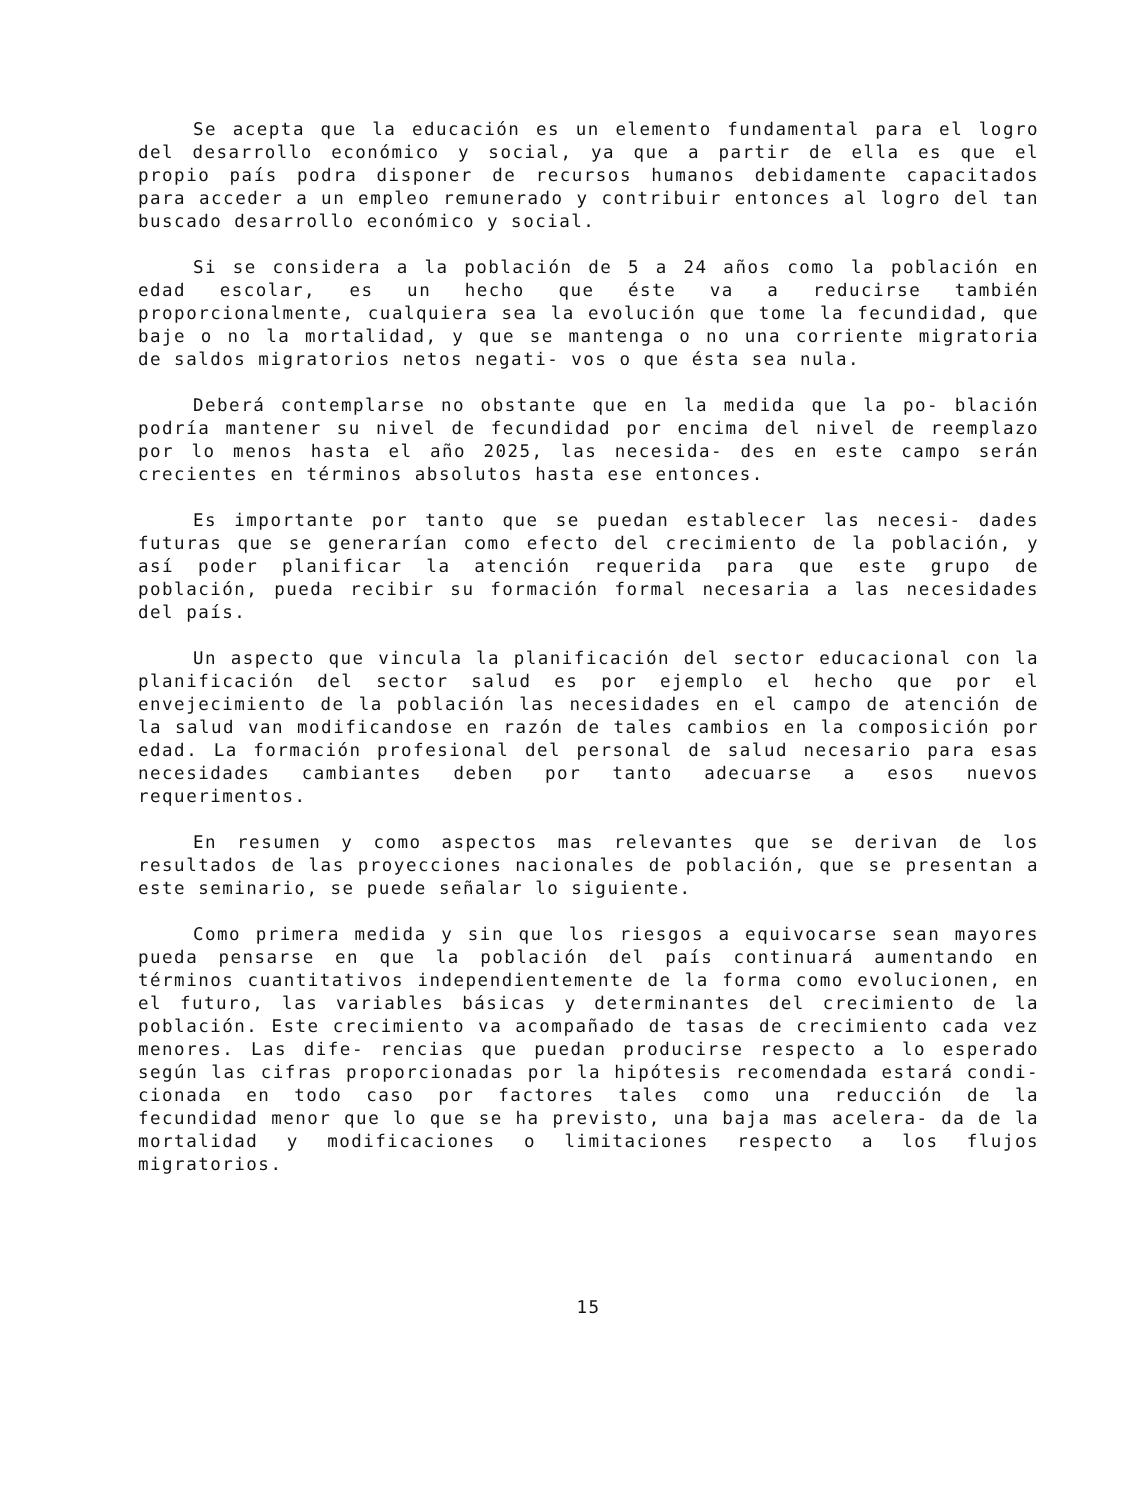Se acepta que la educación es un elemento fundamental para el logro del desarrollo económico y social, ya que a partir de ella es que el propio país podra disponer de recursos humanos debidamente capacitados para acceder a un empleo remunerado y contribuir entonces al logro del tan buscado desarrollo económico y social.
Si se considera a la población de 5 a 24 años como la población en edad escolar, es un hecho que éste va a reducirse también proporcionalmente, cualquiera sea la evolución que tome la fecundidad, que baje o no la mortalidad, y que se mantenga o no una corriente migratoria de saldos migratorios netos negati- vos o que ésta sea nula.
Deberá contemplarse no obstante que en la medida que la po- blación podría mantener su nivel de fecundidad por encima del nivel de reemplazo por lo menos hasta el año 2025, las necesida- des en este campo serán crecientes en términos absolutos hasta ese entonces.
Es importante por tanto que se puedan establecer las necesi- dades futuras que se generarían como efecto del crecimiento de la población, y así poder planificar la atención requerida para que este grupo de población, pueda recibir su formación formal necesaria a las necesidades del país.
Un aspecto que vincula la planificación del sector educacional con la planificación del sector salud es por ejemplo el hecho que por el envejecimiento de la población las necesidades en el campo de atención de la salud van modificandose en razón de tales cambios en la composición por edad. La formación profesional del personal de salud necesario para esas necesidades cambiantes deben por tanto adecuarse a esos nuevos requerimentos.
En resumen y como aspectos mas relevantes que se derivan de los resultados de las proyecciones nacionales de población, que se presentan a este seminario, se puede señalar lo siguiente.
Como primera medida y sin que los riesgos a equivocarse sean mayores pueda pensarse en que la población del país continuará aumentando en términos cuantitativos independientemente de la forma como evolucionen, en el futuro, las variables básicas y determinantes del crecimiento de la población. Este crecimiento va acompañado de tasas de crecimiento cada vez menores. Las dife- rencias que puedan producirse respecto a lo esperado según las cifras proporcionadas por la hipótesis recomendada estará condi- cionada en todo caso por factores tales como una reducción de la fecundidad menor que lo que se ha previsto, una baja mas acelera- da de la mortalidad y modificaciones o limitaciones respecto a los flujos migratorios.
15